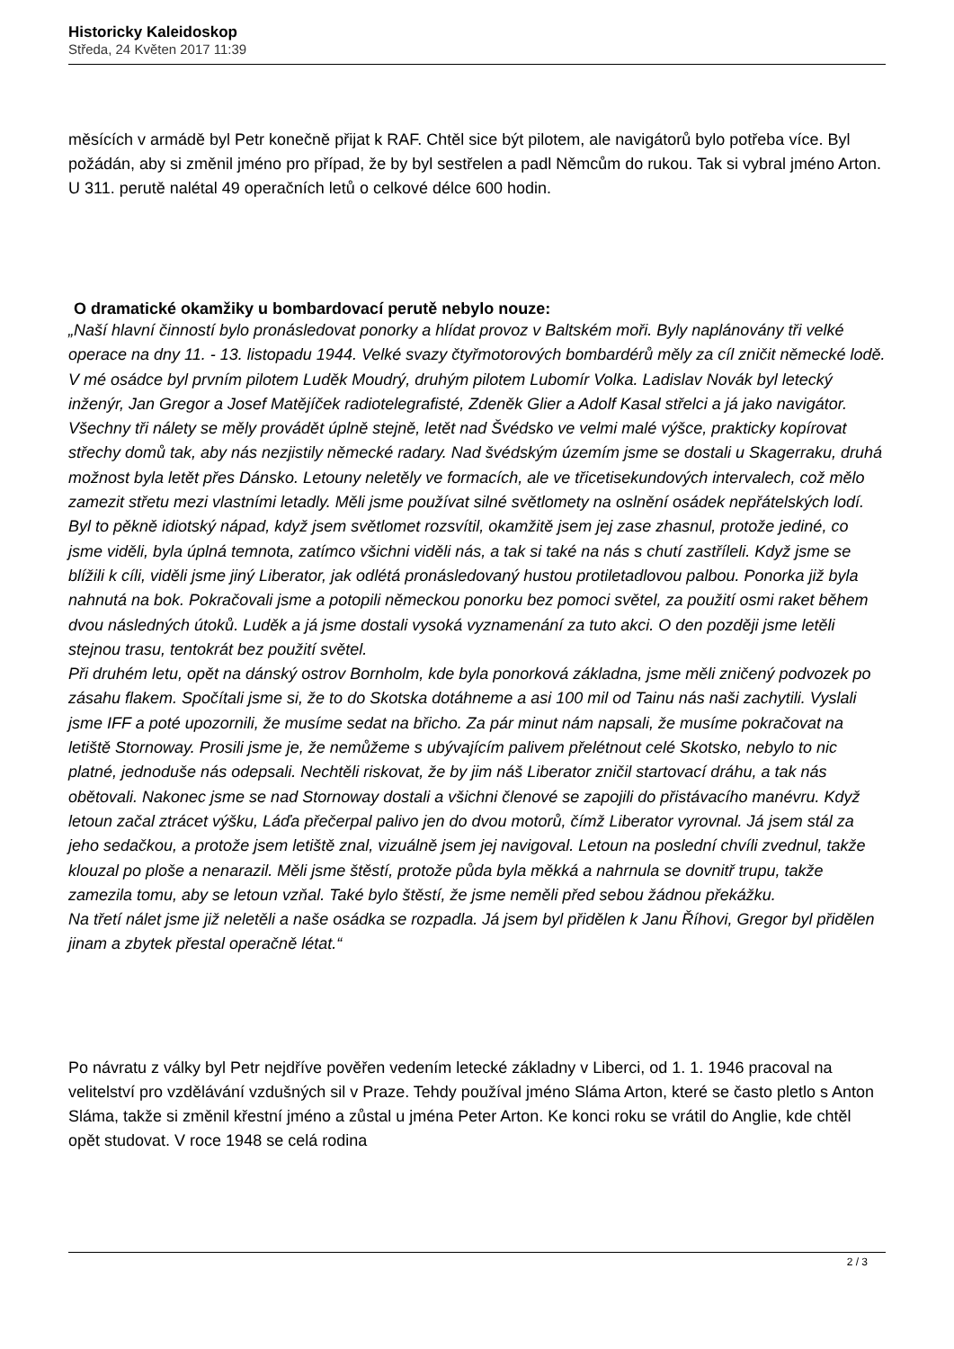Historicky Kaleidoskop
Středa, 24 Květen 2017 11:39
měsících v armádě byl Petr konečně přijat k RAF. Chtěl sice být pilotem, ale navigátorů bylo potřeba více. Byl požádán, aby si změnil jméno pro případ, že by byl sestřelen a padl Němcům do rukou. Tak si vybral jméno Arton. U 311. perutě nalétal 49 operačních letů o celkové délce 600 hodin.
O dramatické okamžiky u bombardovací perutě nebylo nouze:
„Naší hlavní činností bylo pronásledovat ponorky a hlídat provoz v Baltském moři. Byly naplánovány tři velké operace na dny 11. - 13. listopadu 1944. Velké svazy čtyřmotorových bombardérů měly za cíl zničit německé lodě. V mé osádce byl prvním pilotem Luděk Moudrý, druhým pilotem Lubomír Volka. Ladislav Novák byl letecký inženýr, Jan Gregor a Josef Matějíček radiotelegrafisté, Zdeněk Glier a Adolf Kasal střelci a já jako navigátor. Všechny tři nálety se měly provádět úplně stejně, letět nad Švédsko ve velmi malé výšce, prakticky kopírovat střechy domů tak, aby nás nezjistily německé radary. Nad švédským územím jsme se dostali u Skagerraku, druhá možnost byla letět přes Dánsko. Letouny neletěly ve formacích, ale ve třicetisekundových intervalech, což mělo zamezit střetu mezi vlastními letadly. Měli jsme používat silné světlomety na oslnění osádek nepřátelských lodí. Byl to pěkně idiotský nápad, když jsem světlomet rozsvítil, okamžitě jsem jej zase zhasnul, protože jediné, co jsme viděli, byla úplná temnota, zatímco všichni viděli nás, a tak si také na nás s chutí zastříleli. Když jsme se blížili k cíli, viděli jsme jiný Liberator, jak odlétá pronásledovaný hustou protiletadlovou palbou. Ponorka již byla nahnutá na bok. Pokračovali jsme a potopili německou ponorku bez pomoci světel, za použití osmi raket během dvou následných útoků. Luděk a já jsme dostali vysoká vyznamenání za tuto akci. O den později jsme letěli stejnou trasu, tentokrát bez použití světel.
Při druhém letu, opět na dánský ostrov Bornholm, kde byla ponorková základna, jsme měli zničený podvozek po zásahu flakem. Spočítali jsme si, že to do Skotska dotáhneme a asi 100 mil od Tainu nás naši zachytili. Vyslali jsme IFF a poté upozornili, že musíme sedat na břicho. Za pár minut nám napsali, že musíme pokračovat na letiště Stornoway. Prosili jsme je, že nemůžeme s ubývajícím palivem přelétnout celé Skotsko, nebylo to nic platné, jednoduše nás odepsali. Nechtěli riskovat, že by jim náš Liberator zničil startovací dráhu, a tak nás obětovali. Nakonec jsme se nad Stornoway dostali a všichni členové se zapojili do přistávacího manévru. Když letoun začal ztrácet výšku, Láďa přečerpal palivo jen do dvou motorů, čímž Liberator vyrovnal. Já jsem stál za jeho sedačkou, a protože jsem letiště znal, vizuálně jsem jej navigoval. Letoun na poslední chvíli zvednul, takže klouzal po ploše a nenarazil. Měli jsme štěstí, protože půda byla měkká a nahrnula se dovnitř trupu, takže zamezila tomu, aby se letoun vzňal. Také bylo štěstí, že jsme neměli před sebou žádnou překážku.
Na třetí nálet jsme již neletěli a naše osádka se rozpadla. Já jsem byl přidělen k Janu Říhovi, Gregor byl přidělen jinam a zbytek přestal operačně létat.“
Po návratu z války byl Petr nejdříve pověřen vedením letecké základny v Liberci, od 1. 1. 1946 pracoval na velitelství pro vzdělávání vzdušných sil v Praze. Tehdy používal jméno Sláma Arton, které se často pletlo s Anton Sláma, takže si změnil křestní jméno a zůstal u jména Peter Arton. Ke konci roku se vrátil do Anglie, kde chtěl opět studovat. V roce 1948 se celá rodina
2 / 3